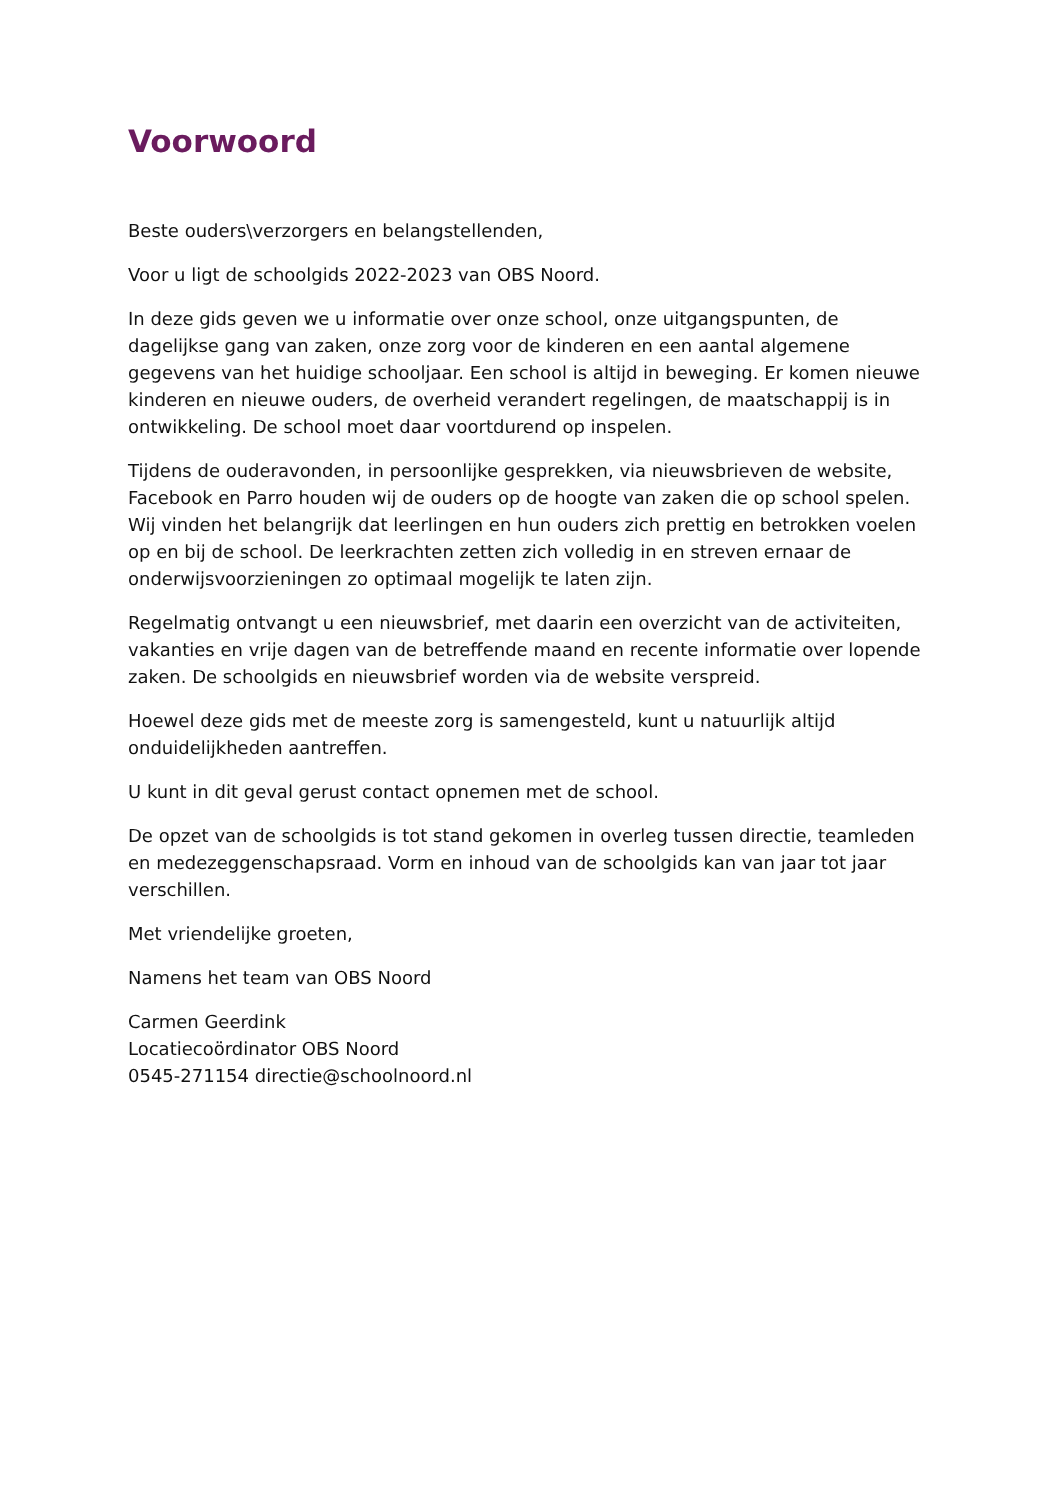Voorwoord
Beste ouders\verzorgers en belangstellenden,
Voor u ligt de schoolgids 2022-2023 van OBS Noord.
In deze gids geven we u informatie over onze school, onze uitgangspunten, de dagelijkse gang van zaken, onze zorg voor de kinderen en een aantal algemene gegevens van het huidige schooljaar. Een school is altijd in beweging. Er komen nieuwe kinderen en nieuwe ouders, de overheid verandert regelingen, de maatschappij is in ontwikkeling. De school moet daar voortdurend op inspelen.
Tijdens de ouderavonden, in persoonlijke gesprekken, via nieuwsbrieven de website, Facebook en Parro houden wij de ouders op de hoogte van zaken die op school spelen. Wij vinden het belangrijk dat leerlingen en hun ouders zich prettig en betrokken voelen op en bij de school. De leerkrachten zetten zich volledig in en streven ernaar de onderwijsvoorzieningen zo optimaal mogelijk te laten zijn.
Regelmatig ontvangt u een nieuwsbrief, met daarin een overzicht van de activiteiten, vakanties en vrije dagen van de betreffende maand en recente informatie over lopende zaken. De schoolgids en nieuwsbrief worden via de website verspreid.
Hoewel deze gids met de meeste zorg is samengesteld, kunt u natuurlijk altijd onduidelijkheden aantreffen.
U kunt in dit geval gerust contact opnemen met de school.
De opzet van de schoolgids is tot stand gekomen in overleg tussen directie, teamleden en medezeggenschapsraad. Vorm en inhoud van de schoolgids kan van jaar tot jaar verschillen.
Met vriendelijke groeten,
Namens het team van OBS Noord
Carmen Geerdink
Locatiecoördinator OBS Noord
0545-271154 directie@schoolnoord.nl